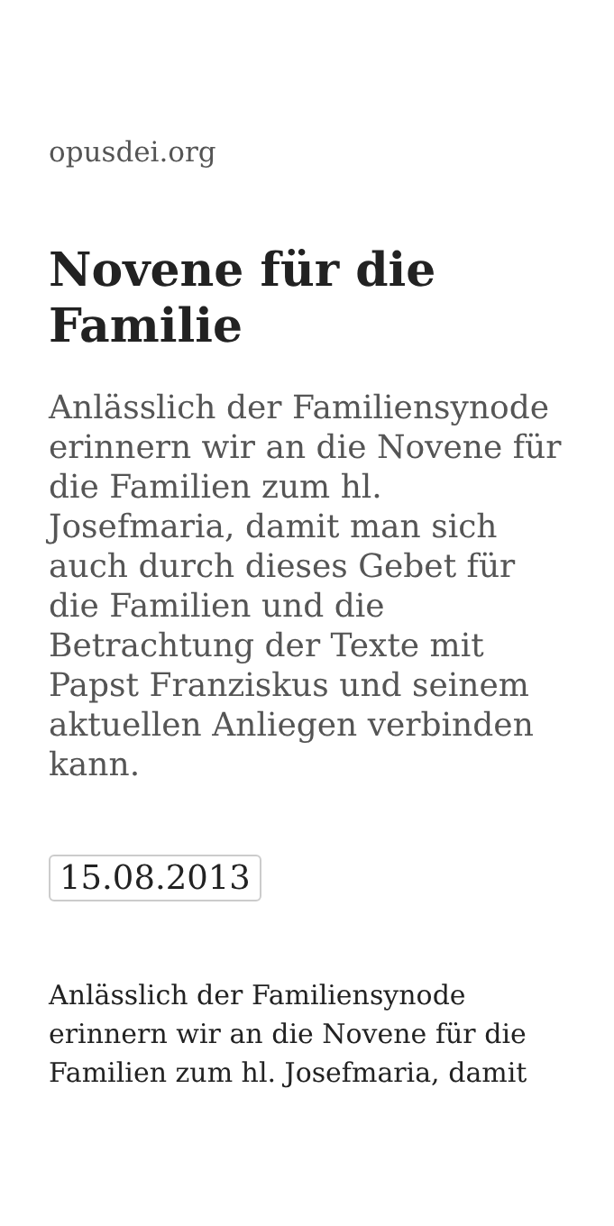opusdei.org
Novene für die Familie
Anlässlich der Familiensynode erinnern wir an die Novene für die Familien zum hl. Josefmaria, damit man sich auch durch dieses Gebet für die Familien und die Betrachtung der Texte mit Papst Franziskus und seinem aktuellen Anliegen verbinden kann.
15.08.2013
Anlässlich der Familiensynode erinnern wir an die Novene für die Familien zum hl. Josefmaria, damit